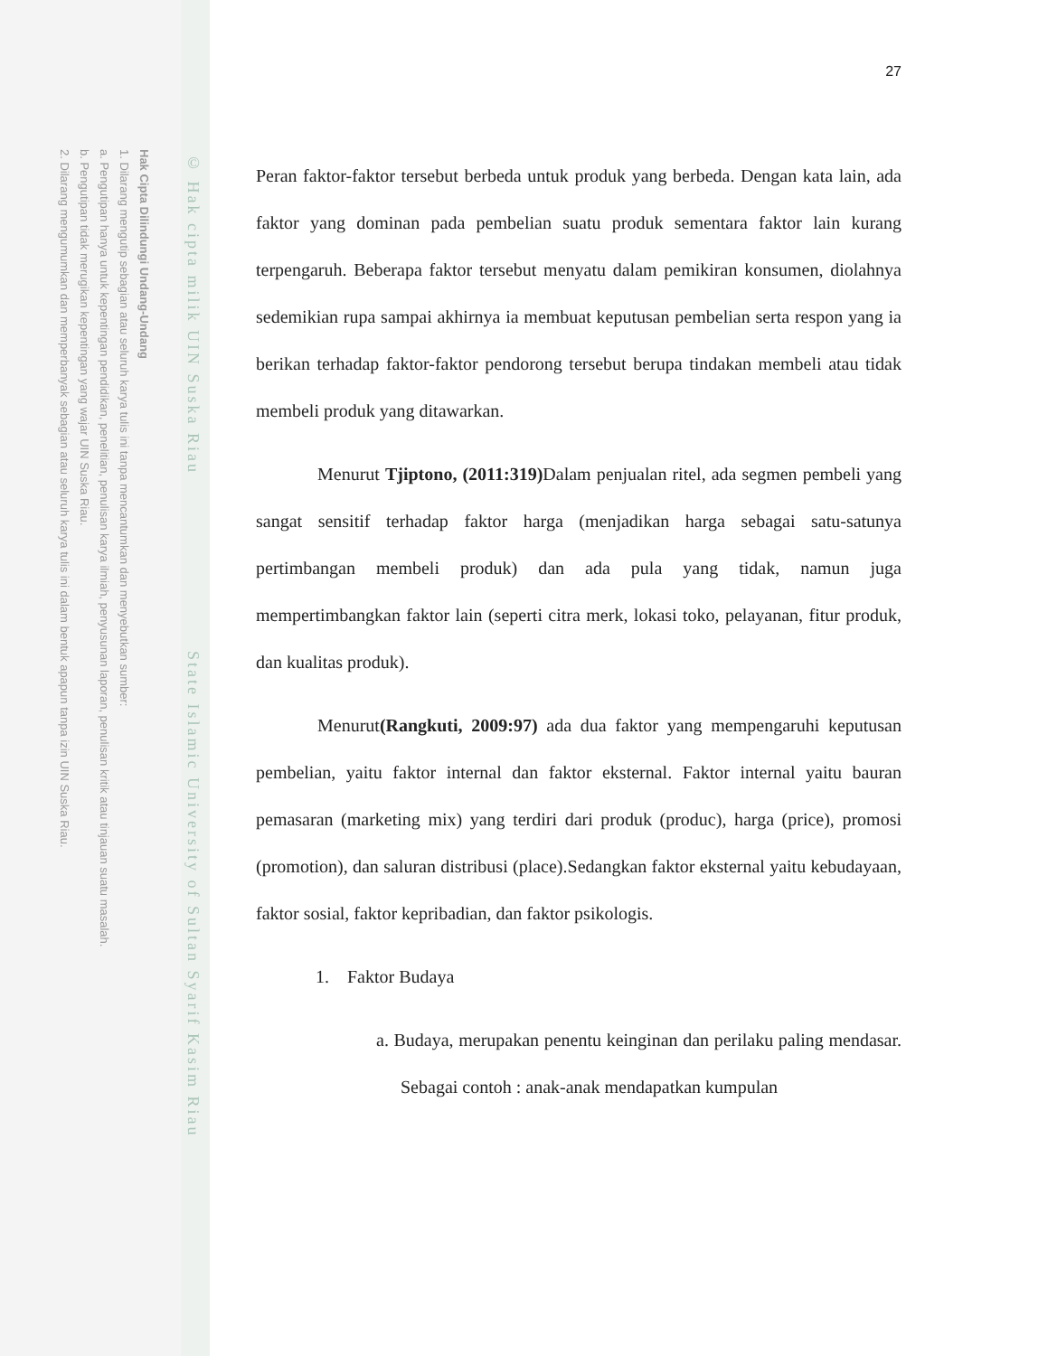Hak Cipta Dilindungi Undang-Undang
1. Dilarang mengutip sebagian atau seluruh karya tulis ini tanpa mencantumkan dan menyebutkan sumber:
a. Pengutipan hanya untuk kepentingan pendidikan, penelitian, penulisan karya ilmiah, penyusunan laporan, penulisan kritik atau tinjauan suatu masalah.
b. Pengutipan tidak merugikan kepentingan yang wajar UIN Suska Riau.
2. Dilarang mengumumkan dan memperbanyak sebagian atau seluruh karya tulis ini dalam bentuk apapun tanpa izin UIN Suska Riau.
© Hak cipta milik UIN Suska Riau State Islamic University of Sultan Syarif Kasim Riau
27
Peran faktor-faktor tersebut berbeda untuk produk yang berbeda. Dengan kata lain, ada faktor yang dominan pada pembelian suatu produk sementara faktor lain kurang terpengaruh. Beberapa faktor tersebut menyatu dalam pemikiran konsumen, diolahnya sedemikian rupa sampai akhirnya ia membuat keputusan pembelian serta respon yang ia berikan terhadap faktor-faktor pendorong tersebut berupa tindakan membeli atau tidak membeli produk yang ditawarkan.
Menurut Tjiptono, (2011:319) Dalam penjualan ritel, ada segmen pembeli yang sangat sensitif terhadap faktor harga (menjadikan harga sebagai satu-satunya pertimbangan membeli produk) dan ada pula yang tidak, namun juga mempertimbangkan faktor lain (seperti citra merk, lokasi toko, pelayanan, fitur produk, dan kualitas produk).
Menurut(Rangkuti, 2009:97) ada dua faktor yang mempengaruhi keputusan pembelian, yaitu faktor internal dan faktor eksternal. Faktor internal yaitu bauran pemasaran (marketing mix) yang terdiri dari produk (produc), harga (price), promosi (promotion), dan saluran distribusi (place).Sedangkan faktor eksternal yaitu kebudayaan, faktor sosial, faktor kepribadian, dan faktor psikologis.
1. Faktor Budaya
a. Budaya, merupakan penentu keinginan dan perilaku paling mendasar. Sebagai contoh : anak-anak mendapatkan kumpulan